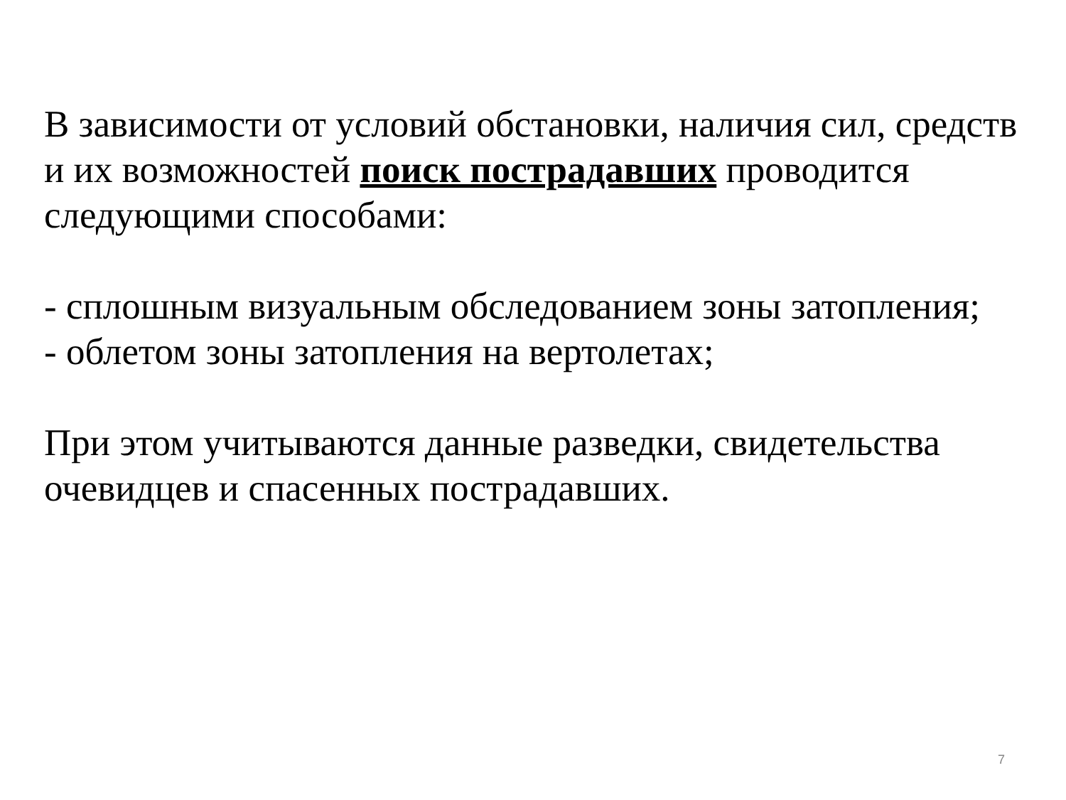В зависимости от условий обстановки, наличия сил, средств и их возможностей поиск пострадавших проводится следующими способами:
- сплошным визуальным обследованием зоны затопления;
- облетом зоны затопления на вертолетах;
При этом учитываются данные разведки, свидетельства очевидцев и спасенных пострадавших.
7